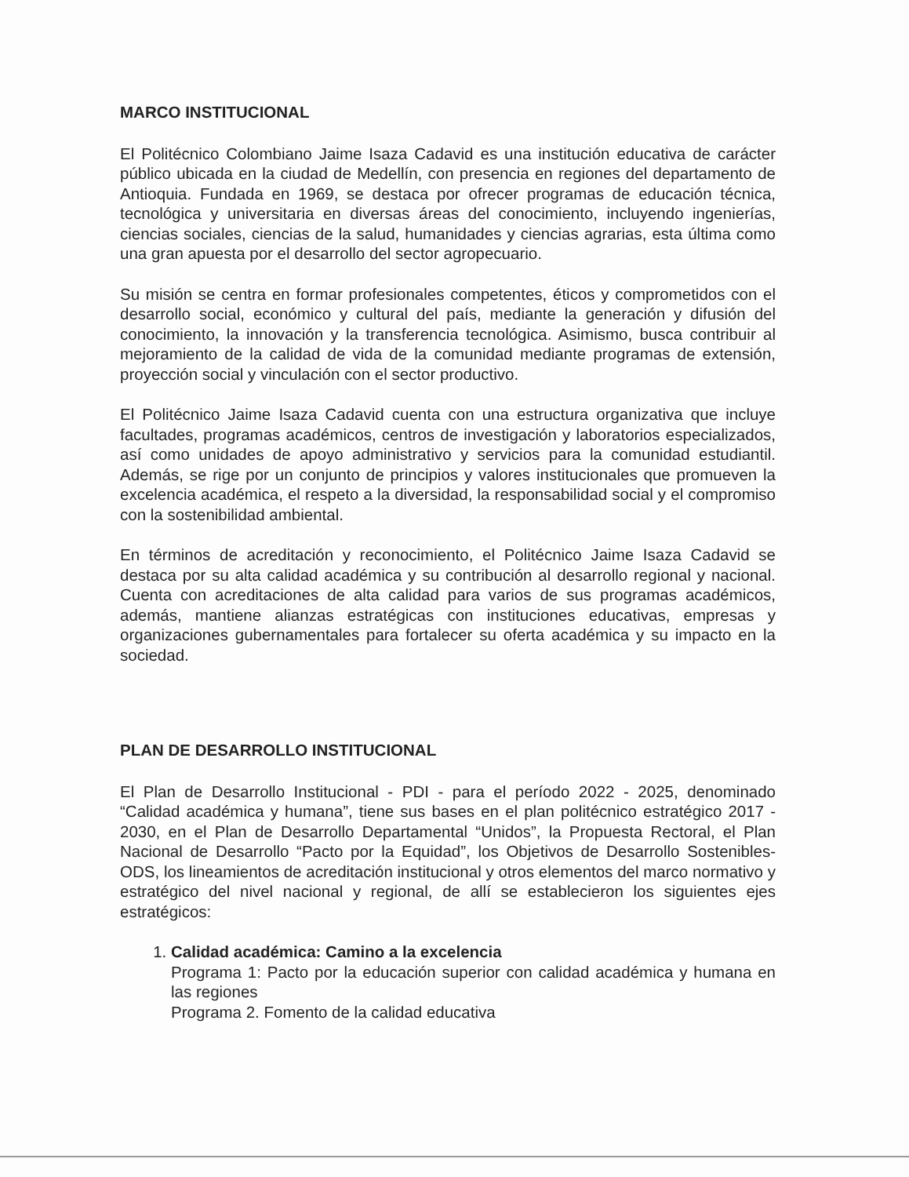MARCO INSTITUCIONAL
El Politécnico Colombiano Jaime Isaza Cadavid es una institución educativa de carácter público ubicada en la ciudad de Medellín, con presencia en regiones del departamento de Antioquia. Fundada en 1969, se destaca por ofrecer programas de educación técnica, tecnológica y universitaria en diversas áreas del conocimiento, incluyendo ingenierías, ciencias sociales, ciencias de la salud, humanidades y ciencias agrarias, esta última como una gran apuesta por el desarrollo del sector agropecuario.
Su misión se centra en formar profesionales competentes, éticos y comprometidos con el desarrollo social, económico y cultural del país, mediante la generación y difusión del conocimiento, la innovación y la transferencia tecnológica. Asimismo, busca contribuir al mejoramiento de la calidad de vida de la comunidad mediante programas de extensión, proyección social y vinculación con el sector productivo.
El Politécnico Jaime Isaza Cadavid cuenta con una estructura organizativa que incluye facultades, programas académicos, centros de investigación y laboratorios especializados, así como unidades de apoyo administrativo y servicios para la comunidad estudiantil. Además, se rige por un conjunto de principios y valores institucionales que promueven la excelencia académica, el respeto a la diversidad, la responsabilidad social y el compromiso con la sostenibilidad ambiental.
En términos de acreditación y reconocimiento, el Politécnico Jaime Isaza Cadavid se destaca por su alta calidad académica y su contribución al desarrollo regional y nacional. Cuenta con acreditaciones de alta calidad para varios de sus programas académicos, además, mantiene alianzas estratégicas con instituciones educativas, empresas y organizaciones gubernamentales para fortalecer su oferta académica y su impacto en la sociedad.
PLAN DE DESARROLLO INSTITUCIONAL
El Plan de Desarrollo Institucional - PDI - para el período 2022 - 2025, denominado “Calidad académica y humana”, tiene sus bases en el plan politécnico estratégico 2017 - 2030, en el Plan de Desarrollo Departamental “Unidos”, la Propuesta Rectoral, el Plan Nacional de Desarrollo “Pacto por la Equidad”, los Objetivos de Desarrollo Sostenibles-ODS, los lineamientos de acreditación institucional y otros elementos del marco normativo y estratégico del nivel nacional y regional, de allí se establecieron los siguientes ejes estratégicos:
1.
Calidad académica: Camino a la excelencia
Programa 1: Pacto por la educación superior con calidad académica y humana en las regiones
Programa 2. Fomento de la calidad educativa